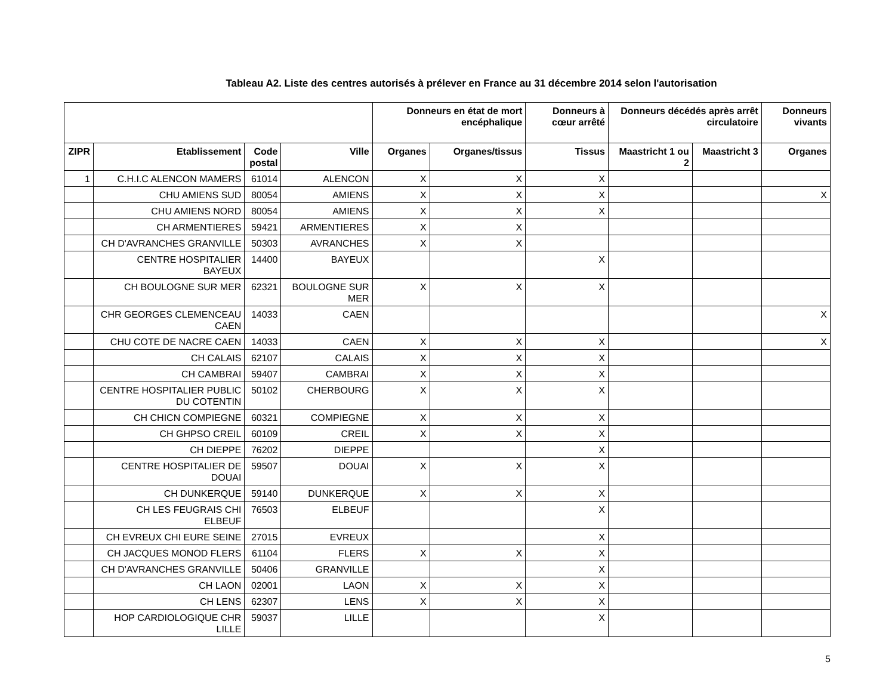Tableau A2. Liste des centres autorisés à prélever en France au 31 décembre 2014 selon l'autorisation
| | | | | Donneurs en état de mort encéphalique | | Donneurs à cœur arrêté | Donneurs décédés après arrêt circulatoire | | Donneurs vivants |
| --- | --- | --- | --- | --- | --- | --- | --- | --- | --- |
| ZIPR | Etablissement | Code postal | Ville | Organes | Organes/tissus | Tissus | Maastricht 1 ou 2 | Maastricht 3 | Organes |
| 1 | C.H.I.C ALENCON MAMERS | 61014 | ALENCON | X | X | X | | | |
| | CHU AMIENS SUD | 80054 | AMIENS | X | X | X | | | X |
| | CHU AMIENS NORD | 80054 | AMIENS | X | X | X | | | |
| | CH ARMENTIERES | 59421 | ARMENTIERES | X | X | | | | |
| | CH D'AVRANCHES GRANVILLE | 50303 | AVRANCHES | X | X | | | | |
| | CENTRE HOSPITALIER BAYEUX | 14400 | BAYEUX | | | X | | | |
| | CH BOULOGNE SUR MER | 62321 | BOULOGNE SUR MER | X | X | X | | | |
| | CHR GEORGES CLEMENCEAU CAEN | 14033 | CAEN | | | | | | X |
| | CHU COTE DE NACRE CAEN | 14033 | CAEN | X | X | X | | | X |
| | CH CALAIS | 62107 | CALAIS | X | X | X | | | |
| | CH CAMBRAI | 59407 | CAMBRAI | X | X | X | | | |
| | CENTRE HOSPITALIER PUBLIC DU COTENTIN | 50102 | CHERBOURG | X | X | X | | | |
| | CH CHICN COMPIEGNE | 60321 | COMPIEGNE | X | X | X | | | |
| | CH GHPSO CREIL | 60109 | CREIL | X | X | X | | | |
| | CH DIEPPE | 76202 | DIEPPE | | | X | | | |
| | CENTRE HOSPITALIER DE DOUAI | 59507 | DOUAI | X | X | X | | | |
| | CH DUNKERQUE | 59140 | DUNKERQUE | X | X | X | | | |
| | CH LES FEUGRAIS CHI ELBEUF | 76503 | ELBEUF | | | X | | | |
| | CH EVREUX CHI EURE SEINE | 27015 | EVREUX | | | X | | | |
| | CH JACQUES MONOD FLERS | 61104 | FLERS | X | X | X | | | |
| | CH D'AVRANCHES GRANVILLE | 50406 | GRANVILLE | | | X | | | |
| | CH LAON | 02001 | LAON | X | X | X | | | |
| | CH LENS | 62307 | LENS | X | X | X | | | |
| | HOP CARDIOLOGIQUE CHR LILLE | 59037 | LILLE | | | X | | | |
5